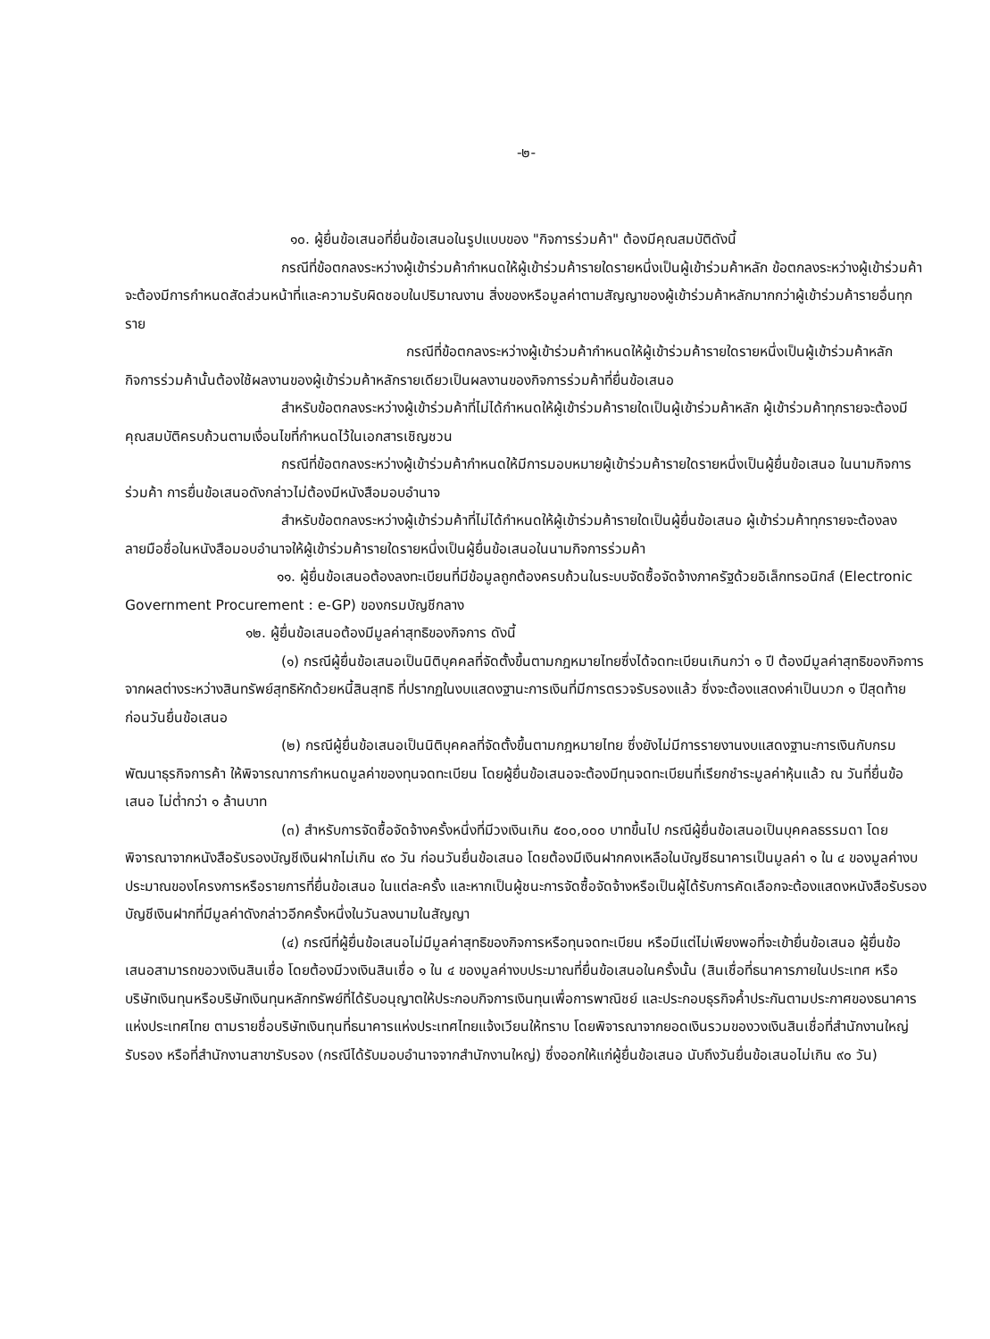-๒-
๑๐. ผู้ยื่นข้อเสนอที่ยื่นข้อเสนอในรูปแบบของ "กิจการร่วมค้า" ต้องมีคุณสมบัติดังนี้
กรณีที่ข้อตกลงระหว่างผู้เข้าร่วมค้ากำหนดให้ผู้เข้าร่วมค้ารายใดรายหนึ่งเป็นผู้เข้าร่วมค้าหลัก ข้อตกลงระหว่างผู้เข้าร่วมค้าจะต้องมีการกำหนดสัดส่วนหน้าที่และความรับผิดชอบในปริมาณงาน สิ่งของหรือมูลค่าตามสัญญาของผู้เข้าร่วมค้าหลักมากกว่าผู้เข้าร่วมค้ารายอื่นทุกราย
กรณีที่ข้อตกลงระหว่างผู้เข้าร่วมค้ากำหนดให้ผู้เข้าร่วมค้ารายใดรายหนึ่งเป็นผู้เข้าร่วมค้าหลัก กิจการร่วมค้านั้นต้องใช้ผลงานของผู้เข้าร่วมค้าหลักรายเดียวเป็นผลงานของกิจการร่วมค้าที่ยื่นข้อเสนอ
สำหรับข้อตกลงระหว่างผู้เข้าร่วมค้าที่ไม่ได้กำหนดให้ผู้เข้าร่วมค้ารายใดเป็นผู้เข้าร่วมค้าหลัก ผู้เข้าร่วมค้าทุกรายจะต้องมีคุณสมบัติครบถ้วนตามเงื่อนไขที่กำหนดไว้ในเอกสารเชิญชวน
กรณีที่ข้อตกลงระหว่างผู้เข้าร่วมค้ากำหนดให้มีการมอบหมายผู้เข้าร่วมค้ารายใดรายหนึ่งเป็นผู้ยื่นข้อเสนอ ในนามกิจการร่วมค้า การยื่นข้อเสนอดังกล่าวไม่ต้องมีหนังสือมอบอำนาจ
สำหรับข้อตกลงระหว่างผู้เข้าร่วมค้าที่ไม่ได้กำหนดให้ผู้เข้าร่วมค้ารายใดเป็นผู้ยื่นข้อเสนอ ผู้เข้าร่วมค้าทุกรายจะต้องลงลายมือชื่อในหนังสือมอบอำนาจให้ผู้เข้าร่วมค้ารายใดรายหนึ่งเป็นผู้ยื่นข้อเสนอในนามกิจการร่วมค้า
๑๑. ผู้ยื่นข้อเสนอต้องลงทะเบียนที่มีข้อมูลถูกต้องครบถ้วนในระบบจัดซื้อจัดจ้างภาครัฐด้วยอิเล็กทรอนิกส์ (Electronic Government Procurement : e-GP) ของกรมบัญชีกลาง
๑๒. ผู้ยื่นข้อเสนอต้องมีมูลค่าสุทธิของกิจการ ดังนี้
(๑) กรณีผู้ยื่นข้อเสนอเป็นนิติบุคคลที่จัดตั้งขึ้นตามกฎหมายไทยซึ่งได้จดทะเบียนเกินกว่า ๑ ปี ต้องมีมูลค่าสุทธิของกิจการ จากผลต่างระหว่างสินทรัพย์สุทธิหักด้วยหนี้สินสุทธิ ที่ปรากฏในงบแสดงฐานะการเงินที่มีการตรวจรับรองแล้ว ซึ่งจะต้องแสดงค่าเป็นบวก ๑ ปีสุดท้ายก่อนวันยื่นข้อเสนอ
(๒) กรณีผู้ยื่นข้อเสนอเป็นนิติบุคคลที่จัดตั้งขึ้นตามกฎหมายไทย ซึ่งยังไม่มีการรายงานงบแสดงฐานะการเงินกับกรมพัฒนาธุรกิจการค้า ให้พิจารณาการกำหนดมูลค่าของทุนจดทะเบียน โดยผู้ยื่นข้อเสนอจะต้องมีทุนจดทะเบียนที่เรียกชำระมูลค่าหุ้นแล้ว ณ วันที่ยื่นข้อเสนอ ไม่ต่ำกว่า ๑ ล้านบาท
(๓) สำหรับการจัดซื้อจัดจ้างครั้งหนึ่งที่มีวงเงินเกิน ๕๐๐,๐๐๐ บาทขึ้นไป กรณีผู้ยื่นข้อเสนอเป็นบุคคลธรรมดา โดยพิจารณาจากหนังสือรับรองบัญชีเงินฝากไม่เกิน ๙๐ วัน ก่อนวันยื่นข้อเสนอ โดยต้องมีเงินฝากคงเหลือในบัญชีธนาคารเป็นมูลค่า ๑ ใน ๔ ของมูลค่างบประมาณของโครงการหรือรายการที่ยื่นข้อเสนอ ในแต่ละครั้ง และหากเป็นผู้ชนะการจัดซื้อจัดจ้างหรือเป็นผู้ได้รับการคัดเลือกจะต้องแสดงหนังสือรับรองบัญชีเงินฝากที่มีมูลค่าดังกล่าวอีกครั้งหนึ่งในวันลงนามในสัญญา
(๔) กรณีที่ผู้ยื่นข้อเสนอไม่มีมูลค่าสุทธิของกิจการหรือทุนจดทะเบียน หรือมีแต่ไม่เพียงพอที่จะเข้ายื่นข้อเสนอ ผู้ยื่นข้อเสนอสามารถขอวงเงินสินเชื่อ โดยต้องมีวงเงินสินเชื่อ ๑ ใน ๔ ของมูลค่างบประมาณที่ยื่นข้อเสนอในครั้งนั้น (สินเชื่อที่ธนาคารภายในประเทศ หรือบริษัทเงินทุนหรือบริษัทเงินทุนหลักทรัพย์ที่ได้รับอนุญาตให้ประกอบกิจการเงินทุนเพื่อการพาณิชย์ และประกอบธุรกิจค้ำประกันตามประกาศของธนาคารแห่งประเทศไทย ตามรายชื่อบริษัทเงินทุนที่ธนาคารแห่งประเทศไทยแจ้งเวียนให้ทราบ โดยพิจารณาจากยอดเงินรวมของวงเงินสินเชื่อที่สำนักงานใหญ่รับรอง หรือที่สำนักงานสาขารับรอง (กรณีได้รับมอบอำนาจจากสำนักงานใหญ่) ซึ่งออกให้แก่ผู้ยื่นข้อเสนอ นับถึงวันยื่นข้อเสนอไม่เกิน ๙๐ วัน)